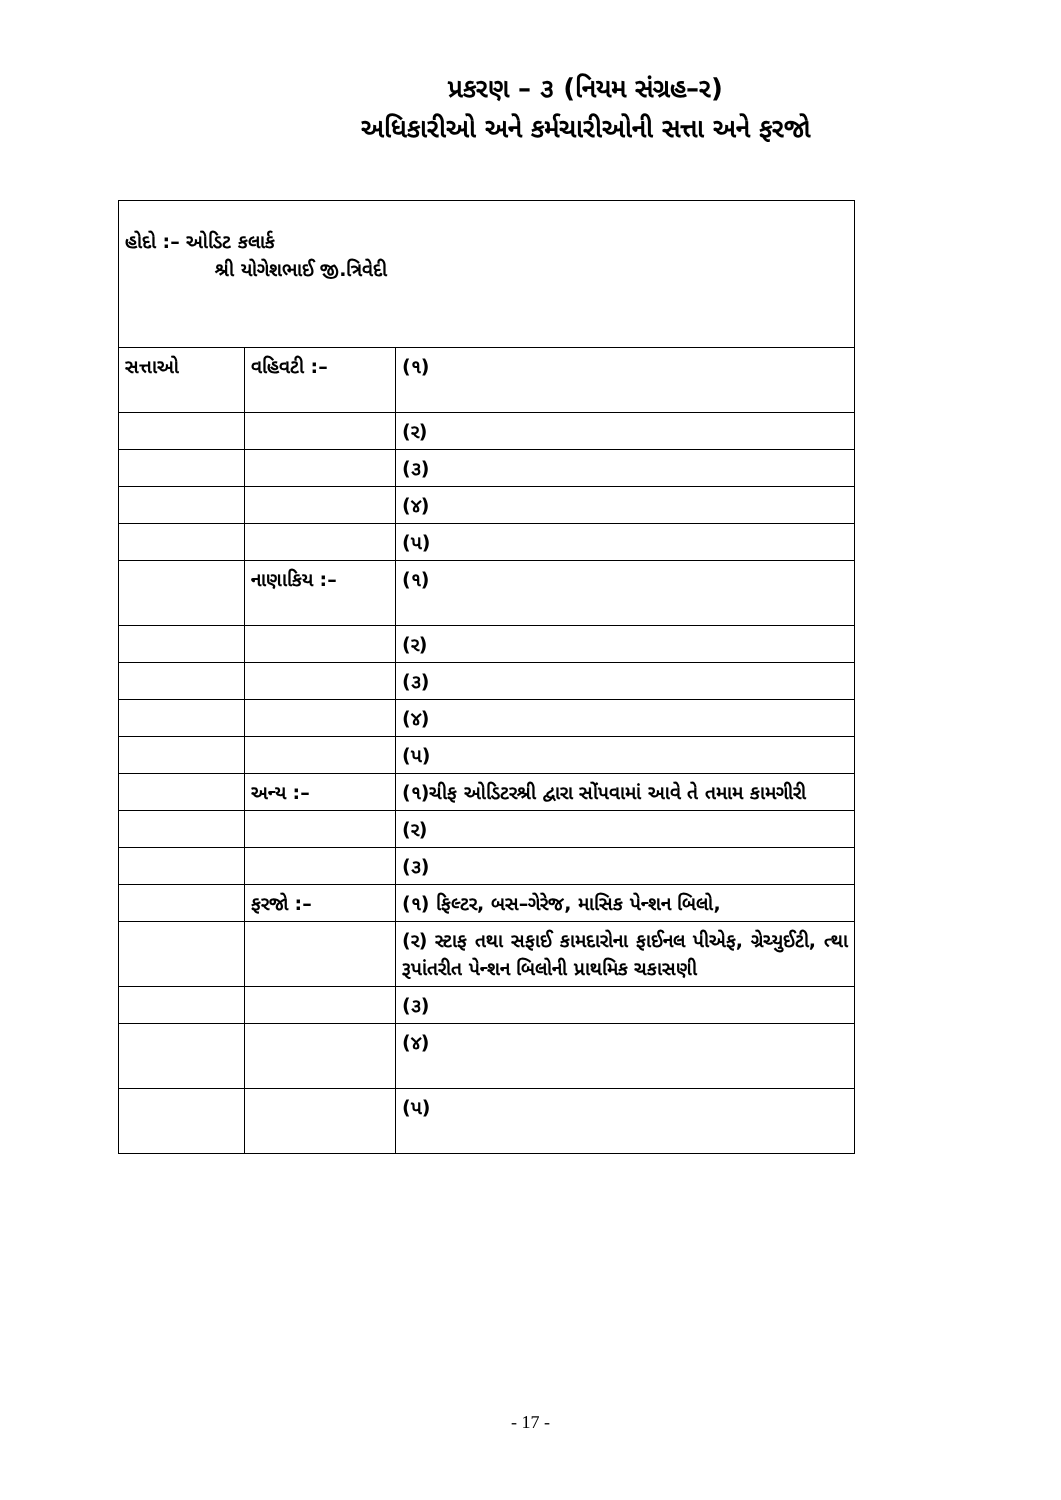પ્રકરણ – ૩ (નિયમ સંગ્રહ–ર)
અધિકારીઓ અને કર્મચારીઓની સત્તા અને ફરજો
| હોદો :– ઓડિટ કલાર્ક શ્રી યોગેશભાઈ જી.ત્રિવેદી | | |
| સત્તાઓ | વહિવટી :– | (૧) |
| | | (ર) |
| | | (૩) |
| | | (૪) |
| | | (પ) |
| | નાણાકિય :– | (૧) |
| | | (ર) |
| | | (૩) |
| | | (૪) |
| | | (પ) |
| | અન્ય :– | (૧)ચીફ ઓડિટરશ્રી દ્વારા સોંપવામાં આવે તે તમામ કામગીરી |
| | | (ર) |
| | | (૩) |
| | ફરજો :– | (૧) ફિલ્ટર, બસ–ગેરેજ, માસિક પેન્શન બિલો, |
| | | (ર) સ્ટાફ તથા સફાઈ કામદારોના ફાઈનલ પીએફ, ગ્રેચ્યુઈટી, ત્થા રૂપાંતરીત પેન્શન બિલોની પ્રાથમિક ચકાસણી |
| | | (૩) |
| | | (૪) |
| | | (પ) |
- 17 -